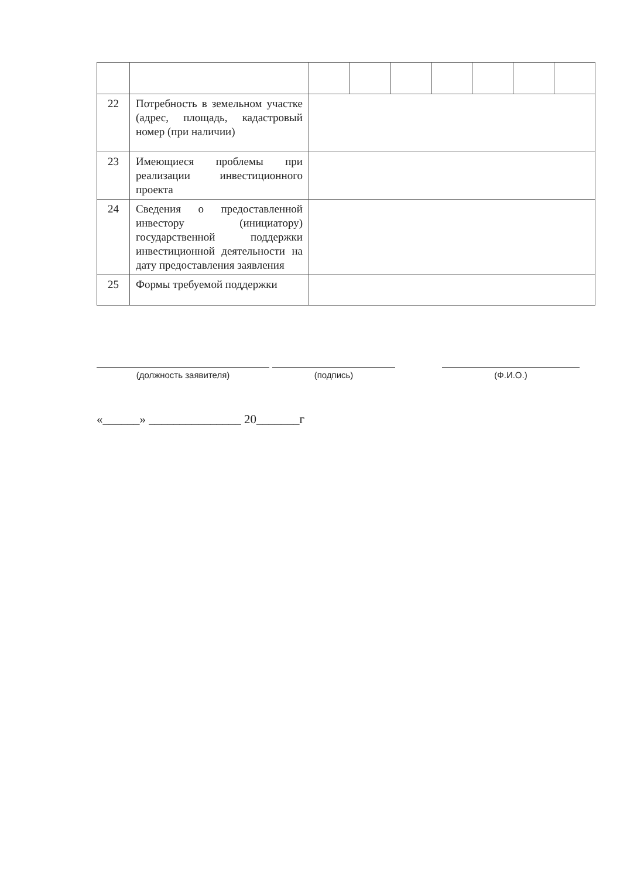| 22 | Потребность в земельном участке (адрес, площадь, кадастровый номер (при наличии) | | | | | | | |
| 23 | Имеющиеся проблемы при реализации инвестиционного проекта | | | | | | | |
| 24 | Сведения о предоставленной инвестору (инициатору) государственной поддержки инвестиционной деятельности на дату предоставления заявления | | | | | | | |
| 25 | Формы требуемой поддержки | | | | | | | |
(должность заявителя) (подпись) (Ф.И.О.)
«______» _______________ 20_______г